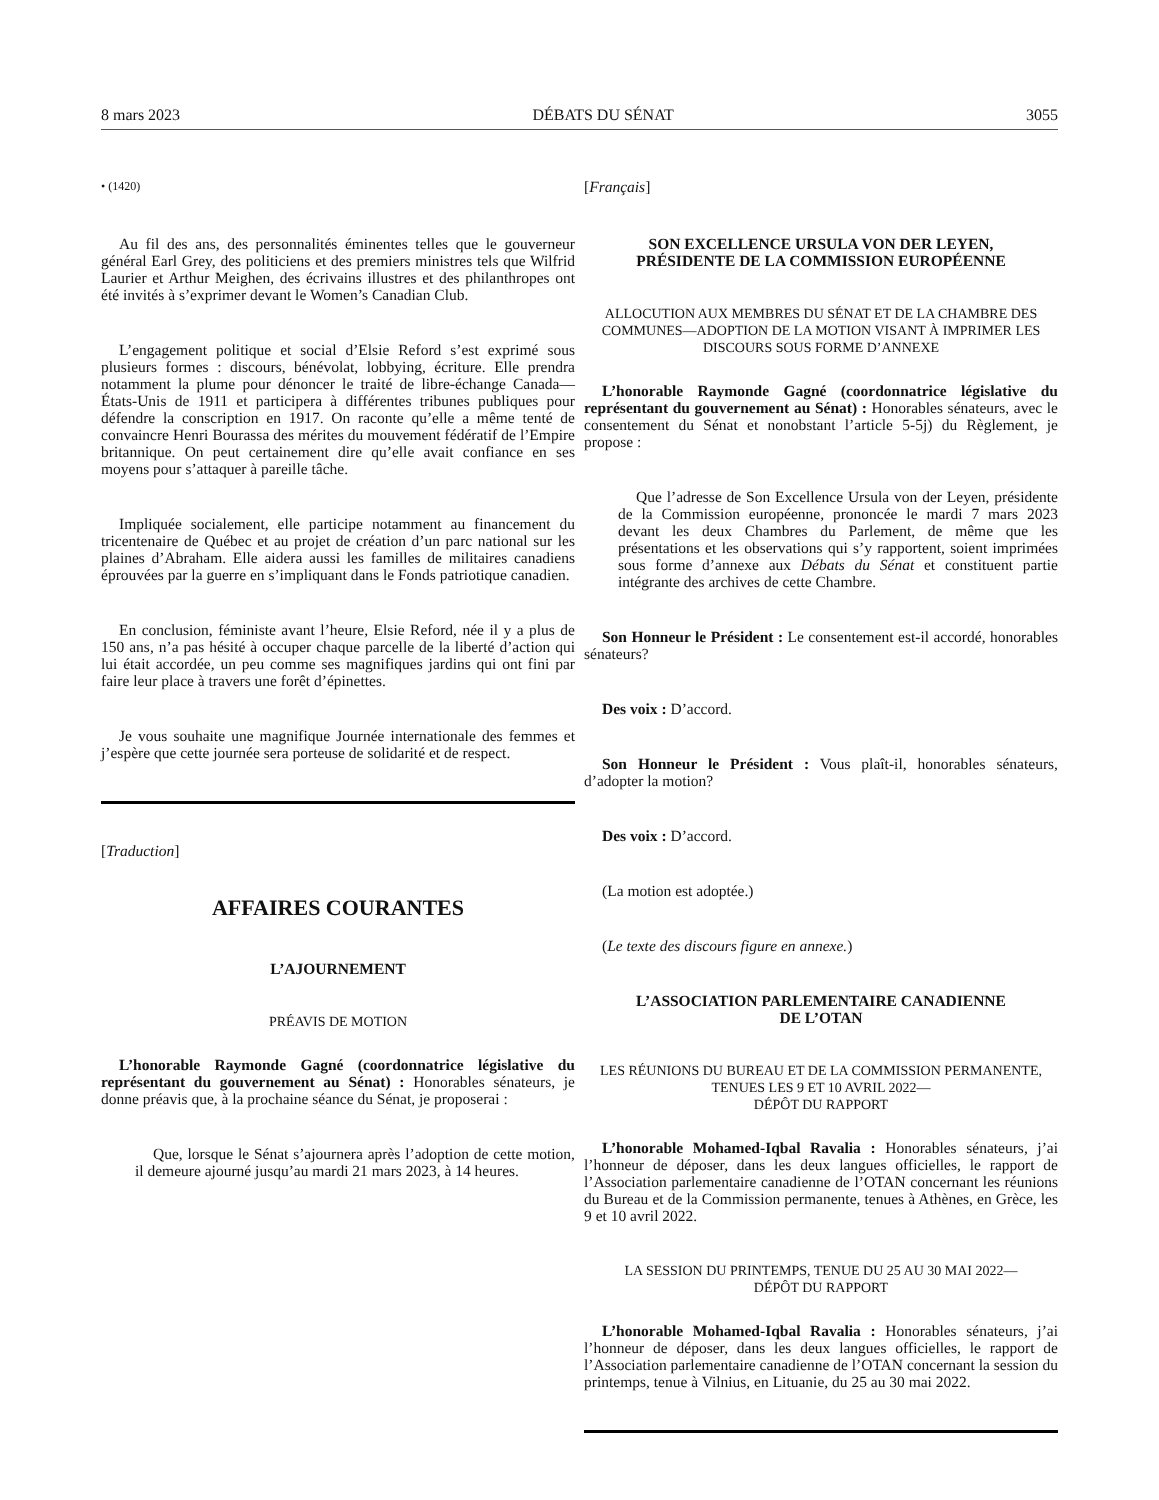8 mars 2023 DÉBATS DU SÉNAT 3055
• (1420)
Au fil des ans, des personnalités éminentes telles que le gouverneur général Earl Grey, des politiciens et des premiers ministres tels que Wilfrid Laurier et Arthur Meighen, des écrivains illustres et des philanthropes ont été invités à s’exprimer devant le Women’s Canadian Club.
L’engagement politique et social d’Elsie Reford s’est exprimé sous plusieurs formes : discours, bénévolat, lobbying, écriture. Elle prendra notamment la plume pour dénoncer le traité de libre-échange Canada—États-Unis de 1911 et participera à différentes tribunes publiques pour défendre la conscription en 1917. On raconte qu’elle a même tenté de convaincre Henri Bourassa des mérites du mouvement fédératif de l’Empire britannique. On peut certainement dire qu’elle avait confiance en ses moyens pour s’attaquer à pareille tâche.
Impliquée socialement, elle participe notamment au financement du tricentenaire de Québec et au projet de création d’un parc national sur les plaines d’Abraham. Elle aidera aussi les familles de militaires canadiens éprouvées par la guerre en s’impliquant dans le Fonds patriotique canadien.
En conclusion, féministe avant l’heure, Elsie Reford, née il y a plus de 150 ans, n’a pas hésité à occuper chaque parcelle de la liberté d’action qui lui était accordée, un peu comme ses magnifiques jardins qui ont fini par faire leur place à travers une forêt d’épinettes.
Je vous souhaite une magnifique Journée internationale des femmes et j’espère que cette journée sera porteuse de solidarité et de respect.
[Traduction]
AFFAIRES COURANTES
L’AJOURNEMENT
PRÉAVIS DE MOTION
L’honorable Raymonde Gagné (coordonnatrice législative du représentant du gouvernement au Sénat) : Honorables sénateurs, je donne préavis que, à la prochaine séance du Sénat, je proposerai :
Que, lorsque le Sénat s’ajournera après l’adoption de cette motion, il demeure ajourné jusqu’au mardi 21 mars 2023, à 14 heures.
[Français]
SON EXCELLENCE URSULA VON DER LEYEN,
PRÉSIDENTE DE LA COMMISSION EUROPÉENNE
ALLOCUTION AUX MEMBRES DU SÉNAT ET DE LA CHAMBRE DES COMMUNES—ADOPTION DE LA MOTION VISANT À IMPRIMER LES DISCOURS SOUS FORME D’ANNEXE
L’honorable Raymonde Gagné (coordonnatrice législative du représentant du gouvernement au Sénat) : Honorables sénateurs, avec le consentement du Sénat et nonobstant l’article 5-5j) du Règlement, je propose :
Que l’adresse de Son Excellence Ursula von der Leyen, présidente de la Commission européenne, prononcée le mardi 7 mars 2023 devant les deux Chambres du Parlement, de même que les présentations et les observations qui s’y rapportent, soient imprimées sous forme d’annexe aux Débats du Sénat et constituent partie intégrante des archives de cette Chambre.
Son Honneur le Président : Le consentement est-il accordé, honorables sénateurs?
Des voix : D’accord.
Son Honneur le Président : Vous plaît-il, honorables sénateurs, d’adopter la motion?
Des voix : D’accord.
(La motion est adoptée.)
(Le texte des discours figure en annexe.)
L’ASSOCIATION PARLEMENTAIRE CANADIENNE
DE L’OTAN
LES RÉUNIONS DU BUREAU ET DE LA COMMISSION PERMANENTE, TENUES LES 9 ET 10 AVRIL 2022—
DÉPÔT DU RAPPORT
L’honorable Mohamed-Iqbal Ravalia : Honorables sénateurs, j’ai l’honneur de déposer, dans les deux langues officielles, le rapport de l’Association parlementaire canadienne de l’OTAN concernant les réunions du Bureau et de la Commission permanente, tenues à Athènes, en Grèce, les 9 et 10 avril 2022.
LA SESSION DU PRINTEMPS, TENUE DU 25 AU 30 MAI 2022—
DÉPÔT DU RAPPORT
L’honorable Mohamed-Iqbal Ravalia : Honorables sénateurs, j’ai l’honneur de déposer, dans les deux langues officielles, le rapport de l’Association parlementaire canadienne de l’OTAN concernant la session du printemps, tenue à Vilnius, en Lituanie, du 25 au 30 mai 2022.